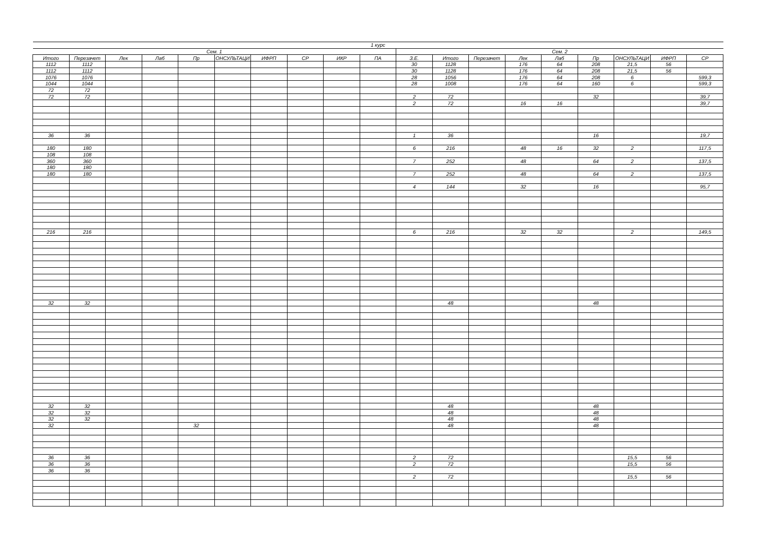| 1 курс | | | | | | | | | | | | | | | | | | |
| --- | --- | --- | --- | --- | --- | --- | --- | --- | --- | --- | --- | --- | --- | --- | --- | --- | --- | --- |
| Сем. 1 | | | | | | | | | | Сем. 2 | | | | | | | | |
| Итого | Перезачет | Лек | Лаб | Пр | ОНСУЛЬТАЦИ | ИФРП | СР | ИКР | ПА | З.Е. | Итого | Перезачет | Лек | Лаб | Пр | ОНСУЛЬТАЦИ | ИФРП | СР |
| 1112 | 1112 | | | | | | | | | 30 | 1128 | | 176 | 64 | 208 | 21,5 | 56 | |
| 1112 | 1112 | | | | | | | | | 30 | 1128 | | 176 | 64 | 208 | 21,5 | 56 | |
| 1076 | 1076 | | | | | | | | | 28 | 1056 | | 176 | 64 | 208 | 6 | | 599,3 |
| 1044 | 1044 | | | | | | | | | 28 | 1008 | | 176 | 64 | 160 | 6 | | 599,3 |
| 72 | 72 | | | | | | | | | | | | | | | | | |
| 72 | 72 | | | | | | | | | 2 | 72 | | | | 32 | | | 39,7 |
| | | | | | | | | | | 2 | 72 | | 16 | 16 | | | | 39,7 |
| 36 | 36 | | | | | | | | | 1 | 36 | | | | 16 | | | 19,7 |
| 180 | 180 | | | | | | | | | 6 | 216 | | 48 | 16 | 32 | 2 | | 117,5 |
| 108 | 108 | | | | | | | | | | | | | | | | | |
| 360 | 360 | | | | | | | | | 7 | 252 | | 48 | | 64 | 2 | | 137,5 |
| 180 | 180 | | | | | | | | | | | | | | | | | |
| 180 | 180 | | | | | | | | | 7 | 252 | | 48 | | 64 | 2 | | 137,5 |
| | | | | | | | | | | 4 | 144 | | 32 | | 16 | | | 95,7 |
| 216 | 216 | | | | | | | | | 6 | 216 | | 32 | 32 | | 2 | | 149,5 |
| 32 | 32 | | | | | | | | | | 48 | | | | 48 | | | |
| 32 | 32 | | | | | | | | | | 48 | | | | 48 | | | |
| 32 | 32 | | | | | | | | | | 48 | | | | 48 | | | |
| 32 | 32 | | | | | | | | | | 48 | | | | 48 | | | |
| 32 | | | | 32 | | | | | | | 48 | | | | 48 | | | |
| 36 | 36 | | | | | | | | | 2 | 72 | | | | | 15,5 | 56 | |
| 36 | 36 | | | | | | | | | 2 | 72 | | | | | 15,5 | 56 | |
| 36 | 36 | | | | | | | | | | | | | | | | | |
| | | | | | | | | | | 2 | 72 | | | | | 15,5 | 56 | |